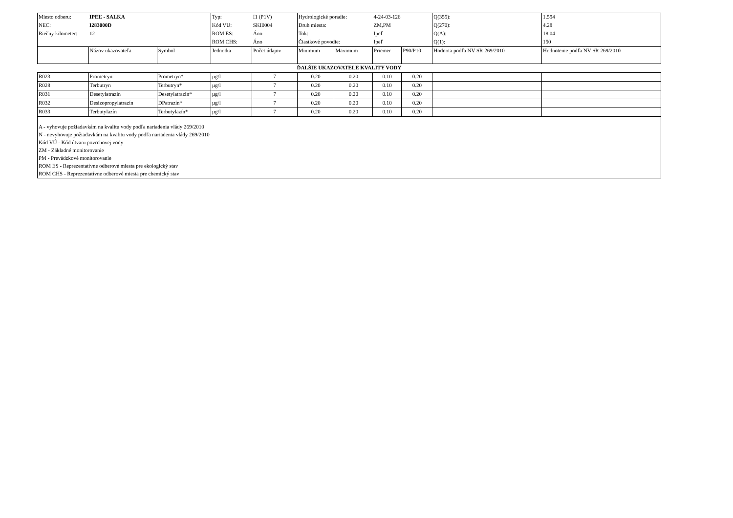| Miesto odberu: | IPEĽ - SALKA | | Typ: | I1 (P1V) | Hydrologické poradie: | | 4-24-03-126 | | Q(355): | 1.594 |
| NEC: | I283000D | | Kód VU: | SKI0004 | Druh miesta: | | ZM,PM | | Q(270): | 4.28 |
| Riečny kilometer: | 12 | | ROM ES: | Áno | Tok: | | Ipeľ | | Q(A): | 18.04 |
| | | | ROM CHS: | Áno | Čiastkové povodie: | | Ipeľ | | Q(1): | 150 |
| | Názov ukazovateľa | Symbol | Jednotka | Počet údajov | Minimum | Maximum | Priemer | P90/P10 | Hodnota podľa NV SR 269/2010 | Hodnotenie podľa NV SR 269/2010 |
| ĎALŠIE UKAZOVATELE KVALITY VODY | | | | | | | | | | |
| R023 | Prometryn | Prometryn* | µg/l | 7 | 0.20 | 0.20 | 0.10 | 0.20 | | |
| R028 | Terbutryn | Terbutryn* | µg/l | 7 | 0.20 | 0.20 | 0.10 | 0.20 | | |
| R031 | Desetylatrazín | Desetylatrazín* | µg/l | 7 | 0.20 | 0.20 | 0.10 | 0.20 | | |
| R032 | Desizopropylatrazín | DPatrazín* | µg/l | 7 | 0.20 | 0.20 | 0.10 | 0.20 | | |
| R033 | Terbutylazín | Terbutylazín* | µg/l | 7 | 0.20 | 0.20 | 0.10 | 0.20 | | |
| A - vyhovuje požiadavkám na kvalitu vody podľa nariadenia vlády 269/2010 N - nevyhovuje požiadavkám na kvalitu vody podľa nariadenia vlády 269/2010 Kód VÚ - Kód útvaru povrchovej vody ZM - Základné monitorovanie PM - Prevádzkové monitorovanie ROM ES - Reprezentatívne odberové miesta pre ekologický stav ROM CHS - Reprezentatívne odberové miesta pre chemický stav | | | | | | | | | | |